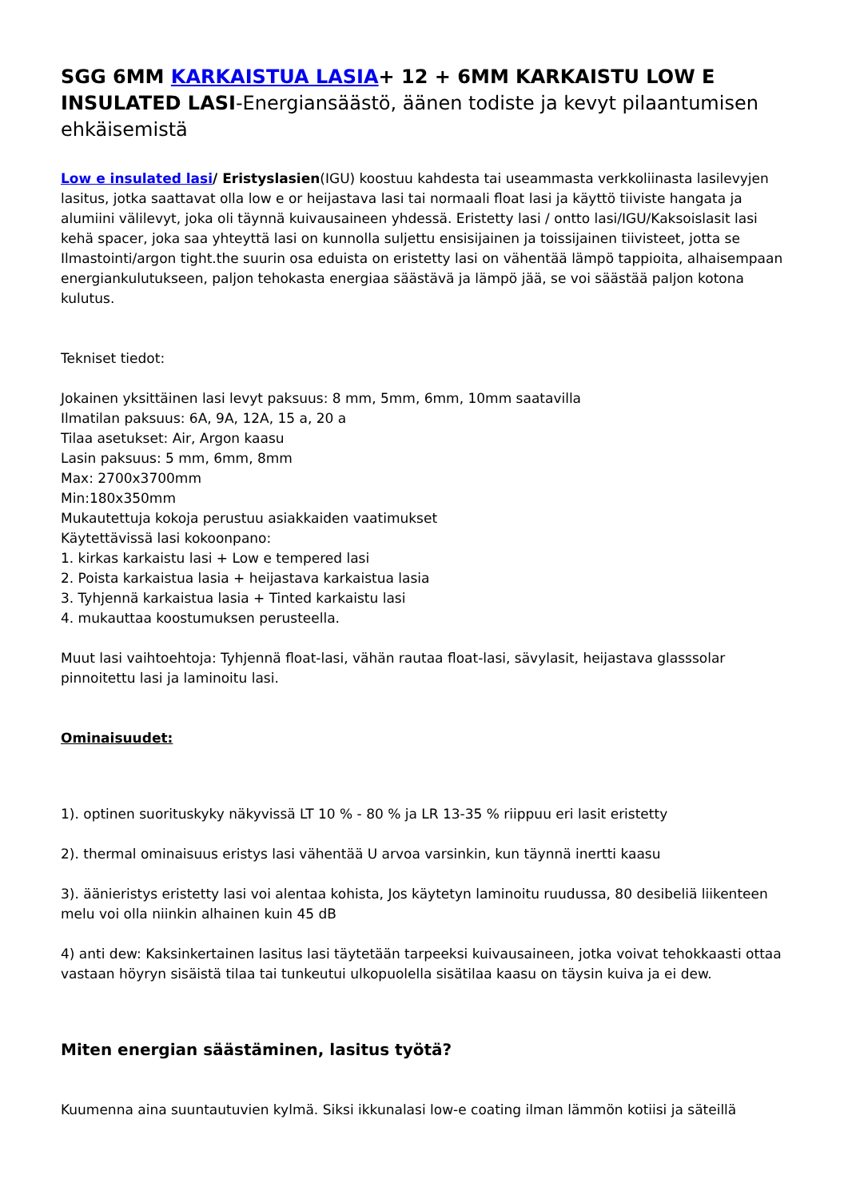SGG 6MM KARKAISTUA LASIA+ 12 + 6MM KARKAISTU LOW E INSULATED LASI-Energiansäästö, äänen todiste ja kevyt pilaantumisen ehkäisemistä
Low e insulated lasi/ Eristyslasien(IGU) koostuu kahdesta tai useammasta verkkoliinasta lasilevyjen lasitus, jotka saattavat olla low e or heijastava lasi tai normaali float lasi ja käyttö tiiviste hangata ja alumiini välilevyt, joka oli täynnä kuivausaineen yhdessä. Eristetty lasi / ontto lasi/IGU/Kaksoislasit lasi kehä spacer, joka saa yhteyttä lasi on kunnolla suljettu ensisijainen ja toissijainen tiivisteet, jotta se Ilmastointi/argon tight.the suurin osa eduista on eristetty lasi on vähentää lämpö tappioita, alhaisempaan energiankulutukseen, paljon tehokasta energiaa säästävä ja lämpö jää, se voi säästää paljon kotona kulutus.
Tekniset tiedot:
Jokainen yksittäinen lasi levyt paksuus: 8 mm, 5mm, 6mm, 10mm saatavilla
Ilmatilan paksuus: 6A, 9A, 12A, 15 a, 20 a
Tilaa asetukset: Air, Argon kaasu
Lasin paksuus: 5 mm, 6mm, 8mm
Max: 2700x3700mm
Min:180x350mm
Mukautettuja kokoja perustuu asiakkaiden vaatimukset
Käytettävissä lasi kokoonpano:
1. kirkas karkaistu lasi + Low e tempered lasi
2. Poista karkaistua lasia + heijastava karkaistua lasia
3. Tyhjennä karkaistua lasia + Tinted karkaistu lasi
4. mukauttaa koostumuksen perusteella.
Muut lasi vaihtoehtoja: Tyhjennä float-lasi, vähän rautaa float-lasi, sävylasit, heijastava glasssolar pinnoitettu lasi ja laminoitu lasi.
Ominaisuudet:
1). optinen suorituskyky näkyvissä LT 10 % - 80 % ja LR 13-35 % riippuu eri lasit eristetty
2). thermal ominaisuus eristys lasi vähentää U arvoa varsinkin, kun täynnä inertti kaasu
3). äänieristys eristetty lasi voi alentaa kohista, Jos käytetyn laminoitu ruudussa, 80 desibeliä liikenteen melu voi olla niinkin alhainen kuin 45 dB
4) anti dew: Kaksinkertainen lasitus lasi täytetään tarpeeksi kuivausaineen, jotka voivat tehokkaasti ottaa vastaan höyryn sisäistä tilaa tai tunkeutui ulkopuolella sisätilaa kaasu on täysin kuiva ja ei dew.
Miten energian säästäminen, lasitus työtä?
Kuumenna aina suuntautuvien kylmä. Siksi ikkunalasi low-e coating ilman lämmön kotiisi ja säteillä